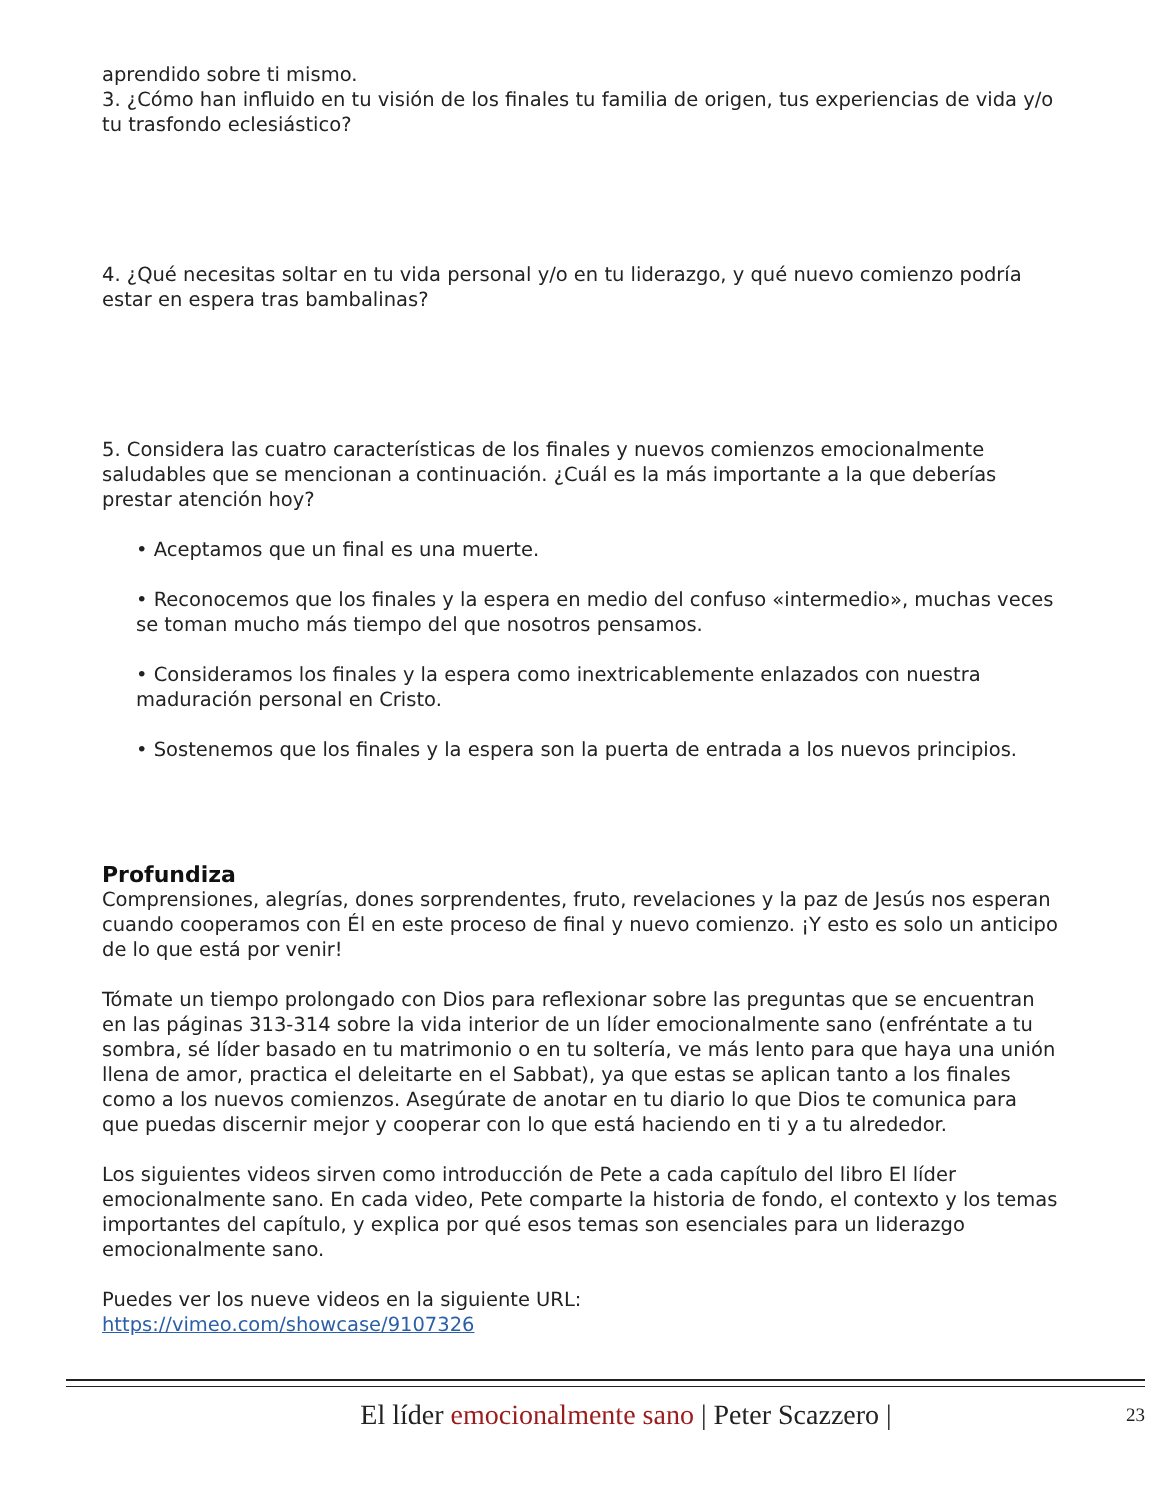aprendido sobre ti mismo.
3. ¿Cómo han influido en tu visión de los finales tu familia de origen, tus experiencias de vida y/o tu trasfondo eclesiástico?
4. ¿Qué necesitas soltar en tu vida personal y/o en tu liderazgo, y qué nuevo comienzo podría estar en espera tras bambalinas?
5. Considera las cuatro características de los finales y nuevos comienzos emocionalmente saludables que se mencionan a continuación. ¿Cuál es la más importante a la que deberías prestar atención hoy?
• Aceptamos que un final es una muerte.
• Reconocemos que los finales y la espera en medio del confuso «intermedio», muchas veces se toman mucho más tiempo del que nosotros pensamos.
• Consideramos los finales y la espera como inextricablemente enlazados con nuestra maduración personal en Cristo.
• Sostenemos que los finales y la espera son la puerta de entrada a los nuevos principios.
Profundiza
Comprensiones, alegrías, dones sorprendentes, fruto, revelaciones y la paz de Jesús nos esperan cuando cooperamos con Él en este proceso de final y nuevo comienzo. ¡Y esto es solo un anticipo de lo que está por venir!
Tómate un tiempo prolongado con Dios para reflexionar sobre las preguntas que se encuentran en las páginas 313-314 sobre la vida interior de un líder emocionalmente sano (enfréntate a tu sombra, sé líder basado en tu matrimonio o en tu soltería, ve más lento para que haya una unión llena de amor, practica el deleitarte en el Sabbat), ya que estas se aplican tanto a los finales como a los nuevos comienzos. Asegúrate de anotar en tu diario lo que Dios te comunica para que puedas discernir mejor y cooperar con lo que está haciendo en ti y a tu alrededor.
Los siguientes videos sirven como introducción de Pete a cada capítulo del libro El líder emocionalmente sano. En cada video, Pete comparte la historia de fondo, el contexto y los temas importantes del capítulo, y explica por qué esos temas son esenciales para un liderazgo emocionalmente sano.
Puedes ver los nueve videos en la siguiente URL:
https://vimeo.com/showcase/9107326
El líder emocionalmente sano | Peter Scazzero | 23